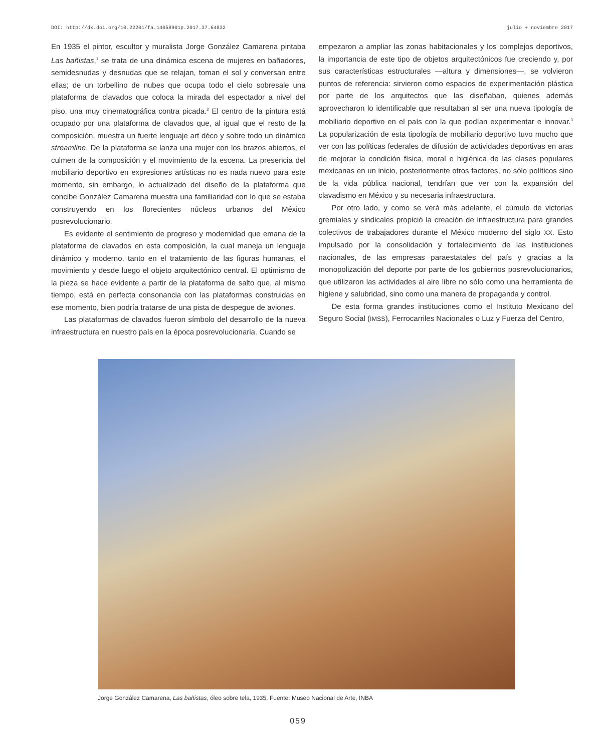DOI: http://dx.doi.org/10.22201/fa.14058901p.2017.37.64832 julio + noviembre 2017
En 1935 el pintor, escultor y muralista Jorge González Camarena pintaba Las bañistas,<sup>1</sup> se trata de una dinámica escena de mujeres en bañadores, semidesnudas y desnudas que se relajan, toman el sol y conversan entre ellas; de un torbellino de nubes que ocupa todo el cielo sobresale una plataforma de clavados que coloca la mirada del espectador a nivel del piso, una muy cinematográfica contra picada.<sup>2</sup> El centro de la pintura está ocupado por una plataforma de clavados que, al igual que el resto de la composición, muestra un fuerte lenguaje art déco y sobre todo un dinámico streamline. De la plataforma se lanza una mujer con los brazos abiertos, el culmen de la composición y el movimiento de la escena. La presencia del mobiliario deportivo en expresiones artísticas no es nada nuevo para este momento, sin embargo, lo actualizado del diseño de la plataforma que concibe González Camarena muestra una familiaridad con lo que se estaba construyendo en los florecientes núcleos urbanos del México posrevolucionario.
Es evidente el sentimiento de progreso y modernidad que emana de la plataforma de clavados en esta composición, la cual maneja un lenguaje dinámico y moderno, tanto en el tratamiento de las figuras humanas, el movimiento y desde luego el objeto arquitectónico central. El optimismo de la pieza se hace evidente a partir de la plataforma de salto que, al mismo tiempo, está en perfecta consonancia con las plataformas construidas en ese momento, bien podría tratarse de una pista de despegue de aviones.
Las plataformas de clavados fueron símbolo del desarrollo de la nueva infraestructura en nuestro país en la época posrevolucionaria. Cuando se
empezaron a ampliar las zonas habitacionales y los complejos deportivos, la importancia de este tipo de objetos arquitectónicos fue creciendo y, por sus características estructurales —altura y dimensiones—, se volvieron puntos de referencia: sirvieron como espacios de experimentación plástica por parte de los arquitectos que las diseñaban, quienes además aprovecharon lo identificable que resultaban al ser una nueva tipología de mobiliario deportivo en el país con la que podían experimentar e innovar.<sup>3</sup> La popularización de esta tipología de mobiliario deportivo tuvo mucho que ver con las políticas federales de difusión de actividades deportivas en aras de mejorar la condición física, moral e higiénica de las clases populares mexicanas en un inicio, posteriormente otros factores, no sólo políticos sino de la vida pública nacional, tendrían que ver con la expansión del clavadismo en México y su necesaria infraestructura.
Por otro lado, y como se verá más adelante, el cúmulo de victorias gremiales y sindicales propició la creación de infraestructura para grandes colectivos de trabajadores durante el México moderno del siglo XX. Esto impulsado por la consolidación y fortalecimiento de las instituciones nacionales, de las empresas paraestatales del país y gracias a la monopolización del deporte por parte de los gobiernos posrevolucionarios, que utilizaron las actividades al aire libre no sólo como una herramienta de higiene y salubridad, sino como una manera de propaganda y control.
De esta forma grandes instituciones como el Instituto Mexicano del Seguro Social (IMSS), Ferrocarriles Nacionales o Luz y Fuerza del Centro,
Jorge González Camarena, Las bañistas, óleo sobre tela, 1935. Fuente: Museo Nacional de Arte, INBA
059